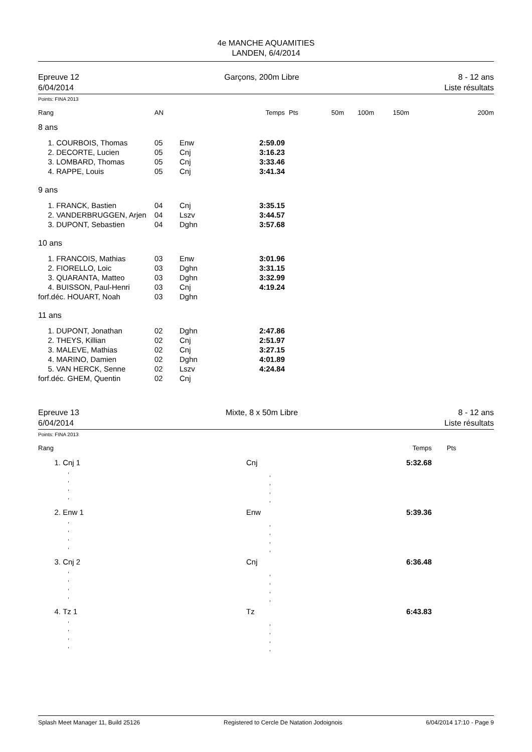4e MANCHE AQUAMITIES
LANDEN, 6/4/2014
Epreuve 12
6/04/2014
Garçons, 200m Libre 8 - 12 ans
Liste résultats
Points: FINA 2013
| Rang | | AN | | Temps | Pts | 50m | 100m | 150m | 200m |
| --- | --- | --- | --- | --- | --- | --- | --- | --- | --- |
| 8 ans | | | | | | | | | |
| 1. | COURBOIS, Thomas | 05 | Enw | 2:59.09 | | | | | |
| 2. | DECORTE, Lucien | 05 | Cnj | 3:16.23 | | | | | |
| 3. | LOMBARD, Thomas | 05 | Cnj | 3:33.46 | | | | | |
| 4. | RAPPE, Louis | 05 | Cnj | 3:41.34 | | | | | |
| 9 ans | | | | | | | | | |
| 1. | FRANCK, Bastien | 04 | Cnj | 3:35.15 | | | | | |
| 2. | VANDERBRUGGEN, Arjen | 04 | Lszv | 3:44.57 | | | | | |
| 3. | DUPONT, Sebastien | 04 | Dghn | 3:57.68 | | | | | |
| 10 ans | | | | | | | | | |
| 1. | FRANCOIS, Mathias | 03 | Enw | 3:01.96 | | | | | |
| 2. | FIORELLO, Loic | 03 | Dghn | 3:31.15 | | | | | |
| 3. | QUARANTA, Matteo | 03 | Dghn | 3:32.99 | | | | | |
| 4. | BUISSON, Paul-Henri | 03 | Cnj | 4:19.24 | | | | | |
| forf.déc. HOUART, Noah | | 03 | Dghn | | | | | | |
| 11 ans | | | | | | | | | |
| 1. | DUPONT, Jonathan | 02 | Dghn | 2:47.86 | | | | | |
| 2. | THEYS, Killian | 02 | Cnj | 2:51.97 | | | | | |
| 3. | MALEVE, Mathias | 02 | Cnj | 3:27.15 | | | | | |
| 4. | MARINO, Damien | 02 | Dghn | 4:01.89 | | | | | |
| 5. | VAN HERCK, Senne | 02 | Lszv | 4:24.84 | | | | | |
| forf.déc. GHEM, Quentin | | 02 | Cnj | | | | | | |
Epreuve 13
6/04/2014
Mixte, 8 x 50m Libre 8 - 12 ans
Liste résultats
Points: FINA 2013
| Rang | | | Temps | Pts |
| --- | --- | --- | --- | --- |
| 1. | Cnj 1 | Cnj | 5:32.68 | |
| | , , , , | , , , , | | |
| 2. | Enw 1 | Enw | 5:39.36 | |
| | , , , , | , , , , | | |
| 3. | Cnj 2 | Cnj | 6:36.48 | |
| | , , , , | , , , , | | |
| 4. | Tz 1 | Tz | 6:43.83 | |
| | , , , , | , , , , | | |
Splash Meet Manager 11, Build 25126 Registered to Cercle De Natation Jodoignois 6/04/2014 17:10 - Page 9